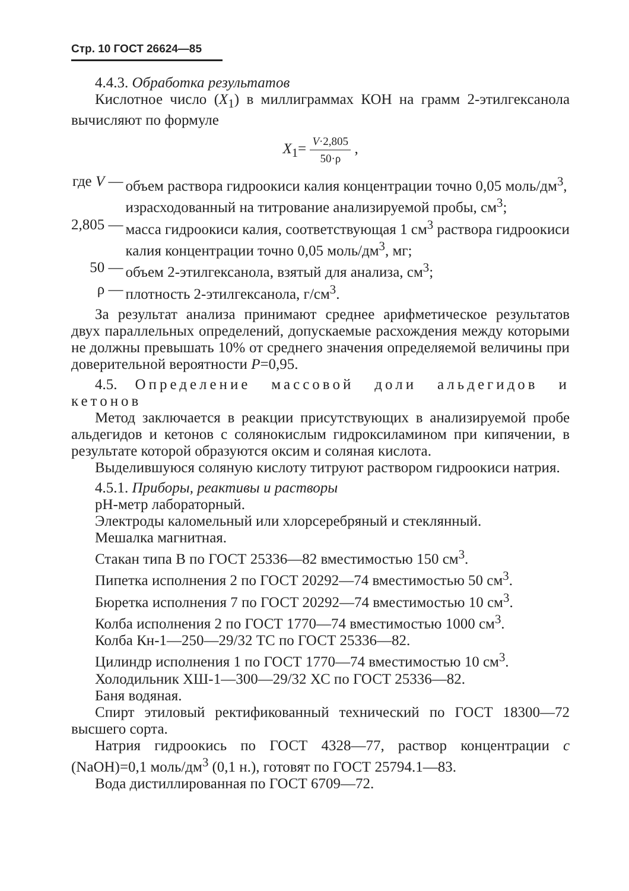Стр. 10 ГОСТ 26624—85
4.4.3. Обработка результатов
Кислотное число (X<sub>1</sub>) в миллиграммах КОН на грамм 2-этилгексанола вычисляют по формуле
X<sub>1</sub>= V·2,805 50·ρ ,
| где V — | объем раствора гидроокиси калия концентрации точно 0,05 моль/дм<sup>3</sup>, израсходованный на титрование анализируемой пробы, см<sup>3</sup>; |
| 2,805 — | масса гидроокиси калия, соответствующая 1 см<sup>3</sup> раствора гидроокиси калия концентрации точно 0,05 моль/дм<sup>3</sup>, мг; |
| 50 — | объем 2-этилгексанола, взятый для анализа, см<sup>3</sup>; |
| ρ — | плотность 2-этилгексанола, г/см<sup>3</sup>. |
За результат анализа принимают среднее арифметическое результатов двух параллельных определений, допускаемые расхождения между которыми не должны превышать 10% от среднего значения определяемой величины при доверительной вероятности P=0,95.
4.5. Определение массовой доли альдегидов и кетонов
Метод заключается в реакции присутствующих в анализируемой пробе альдегидов и кетонов с солянокислым гидроксиламином при кипячении, в результате которой образуются оксим и соляная кислота.
Выделившуюся соляную кислоту титруют раствором гидроокиси натрия.
4.5.1. Приборы, реактивы и растворы
pH-метр лабораторный.
Электроды каломельный или хлорсеребряный и стеклянный.
Мешалка магнитная.
Стакан типа В по ГОСТ 25336—82 вместимостью 150 см<sup>3</sup>.
Пипетка исполнения 2 по ГОСТ 20292—74 вместимостью 50 см<sup>3</sup>.
Бюретка исполнения 7 по ГОСТ 20292—74 вместимостью 10 см<sup>3</sup>.
Колба исполнения 2 по ГОСТ 1770—74 вместимостью 1000 см<sup>3</sup>.
Колба Кн-1—250—29/32 ТС по ГОСТ 25336—82.
Цилиндр исполнения 1 по ГОСТ 1770—74 вместимостью 10 см<sup>3</sup>.
Холодильник ХШ-1—300—29/32 ХС по ГОСТ 25336—82.
Баня водяная.
Спирт этиловый ректификованный технический по ГОСТ 18300—72 высшего сорта.
Натрия гидроокись по ГОСТ 4328—77, раствор концентрации c (NaOH)=0,1 моль/дм<sup>3</sup> (0,1 н.), готовят по ГОСТ 25794.1—83.
Вода дистиллированная по ГОСТ 6709—72.